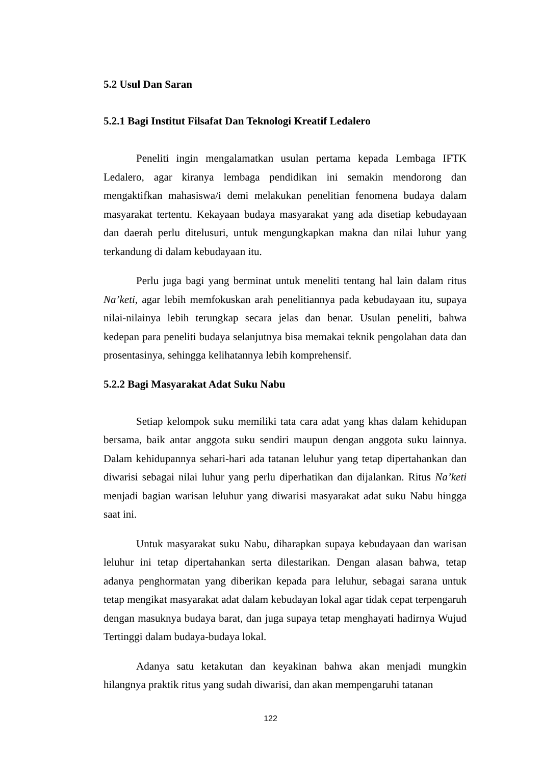5.2 Usul Dan Saran
5.2.1 Bagi Institut Filsafat Dan Teknologi Kreatif Ledalero
Peneliti ingin mengalamatkan usulan pertama kepada Lembaga IFTK Ledalero, agar kiranya lembaga pendidikan ini semakin mendorong dan mengaktifkan mahasiswa/i demi melakukan penelitian fenomena budaya dalam masyarakat tertentu. Kekayaan budaya masyarakat yang ada disetiap kebudayaan dan daerah perlu ditelusuri, untuk mengungkapkan makna dan nilai luhur yang terkandung di dalam kebudayaan itu.
Perlu juga bagi yang berminat untuk meneliti tentang hal lain dalam ritus Na’keti, agar lebih memfokuskan arah penelitiannya pada kebudayaan itu, supaya nilai-nilainya lebih terungkap secara jelas dan benar. Usulan peneliti, bahwa kedepan para peneliti budaya selanjutnya bisa memakai teknik pengolahan data dan prosentasinya, sehingga kelihatannya lebih komprehensif.
5.2.2 Bagi Masyarakat Adat Suku Nabu
Setiap kelompok suku memiliki tata cara adat yang khas dalam kehidupan bersama, baik antar anggota suku sendiri maupun dengan anggota suku lainnya. Dalam kehidupannya sehari-hari ada tatanan leluhur yang tetap dipertahankan dan diwarisi sebagai nilai luhur yang perlu diperhatikan dan dijalankan. Ritus Na’keti menjadi bagian warisan leluhur yang diwarisi masyarakat adat suku Nabu hingga saat ini.
Untuk masyarakat suku Nabu, diharapkan supaya kebudayaan dan warisan leluhur ini tetap dipertahankan serta dilestarikan. Dengan alasan bahwa, tetap adanya penghormatan yang diberikan kepada para leluhur, sebagai sarana untuk tetap mengikat masyarakat adat dalam kebudayan lokal agar tidak cepat terpengaruh dengan masuknya budaya barat, dan juga supaya tetap menghayati hadirnya Wujud Tertinggi dalam budaya-budaya lokal.
Adanya satu ketakutan dan keyakinan bahwa akan menjadi mungkin hilangnya praktik ritus yang sudah diwarisi, dan akan mempengaruhi tatanan
122